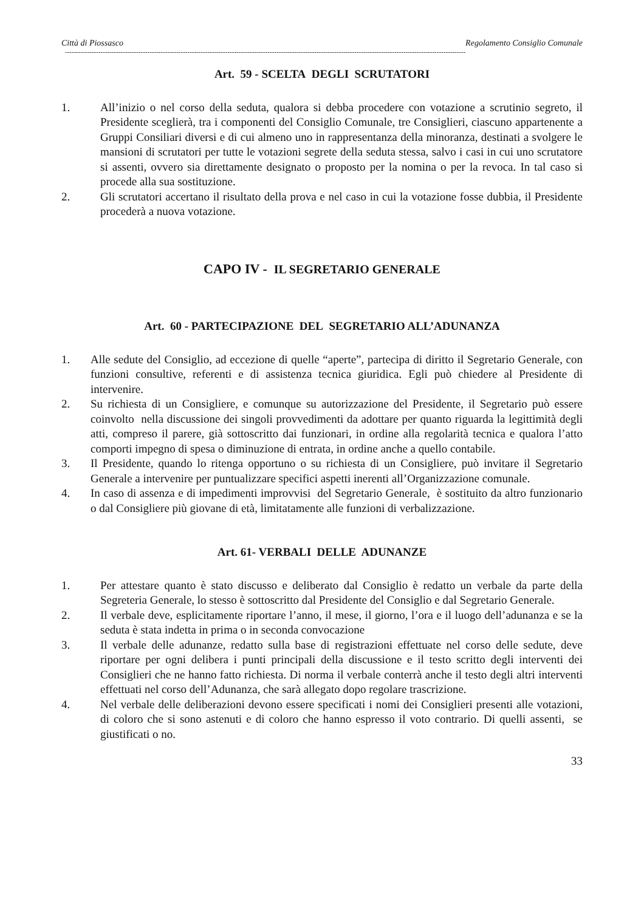Città di Piossasco Regolamento Consiglio Comunale
------------------------------------------------------------------------------------------------------------------------------------------------------------------------------------
Art. 59 - SCELTA DEGLI SCRUTATORI
1. All’inizio o nel corso della seduta, qualora si debba procedere con votazione a scrutinio segreto, il Presidente sceglierà, tra i componenti del Consiglio Comunale, tre Consiglieri, ciascuno appartenente a Gruppi Consiliari diversi e di cui almeno uno in rappresentanza della minoranza, destinati a svolgere le mansioni di scrutatori per tutte le votazioni segrete della seduta stessa, salvo i casi in cui uno scrutatore si assenti, ovvero sia direttamente designato o proposto per la nomina o per la revoca. In tal caso si procede alla sua sostituzione.
2. Gli scrutatori accertano il risultato della prova e nel caso in cui la votazione fosse dubbia, il Presidente procederà a nuova votazione.
CAPO IV - IL SEGRETARIO GENERALE
Art. 60 - PARTECIPAZIONE DEL SEGRETARIO ALL’ADUNANZA
1. Alle sedute del Consiglio, ad eccezione di quelle “aperte”, partecipa di diritto il Segretario Generale, con funzioni consultive, referenti e di assistenza tecnica giuridica. Egli può chiedere al Presidente di intervenire.
2. Su richiesta di un Consigliere, e comunque su autorizzazione del Presidente, il Segretario può essere coinvolto nella discussione dei singoli provvedimenti da adottare per quanto riguarda la legittimità degli atti, compreso il parere, già sottoscritto dai funzionari, in ordine alla regolarità tecnica e qualora l’atto comporti impegno di spesa o diminuzione di entrata, in ordine anche a quello contabile.
3. Il Presidente, quando lo ritenga opportuno o su richiesta di un Consigliere, può invitare il Segretario Generale a intervenire per puntualizzare specifici aspetti inerenti all’Organizzazione comunale.
4. In caso di assenza e di impedimenti improvvisi del Segretario Generale, è sostituito da altro funzionario o dal Consigliere più giovane di età, limitatamente alle funzioni di verbalizzazione.
Art. 61- VERBALI DELLE ADUNANZE
1. Per attestare quanto è stato discusso e deliberato dal Consiglio è redatto un verbale da parte della Segreteria Generale, lo stesso è sottoscritto dal Presidente del Consiglio e dal Segretario Generale.
2. Il verbale deve, esplicitamente riportare l’anno, il mese, il giorno, l’ora e il luogo dell’adunanza e se la seduta è stata indetta in prima o in seconda convocazione
3. Il verbale delle adunanze, redatto sulla base di registrazioni effettuate nel corso delle sedute, deve riportare per ogni delibera i punti principali della discussione e il testo scritto degli interventi dei Consiglieri che ne hanno fatto richiesta. Di norma il verbale conterrà anche il testo degli altri interventi effettuati nel corso dell’Adunanza, che sarà allegato dopo regolare trascrizione.
4. Nel verbale delle deliberazioni devono essere specificati i nomi dei Consiglieri presenti alle votazioni, di coloro che si sono astenuti e di coloro che hanno espresso il voto contrario. Di quelli assenti, se giustificati o no.
33